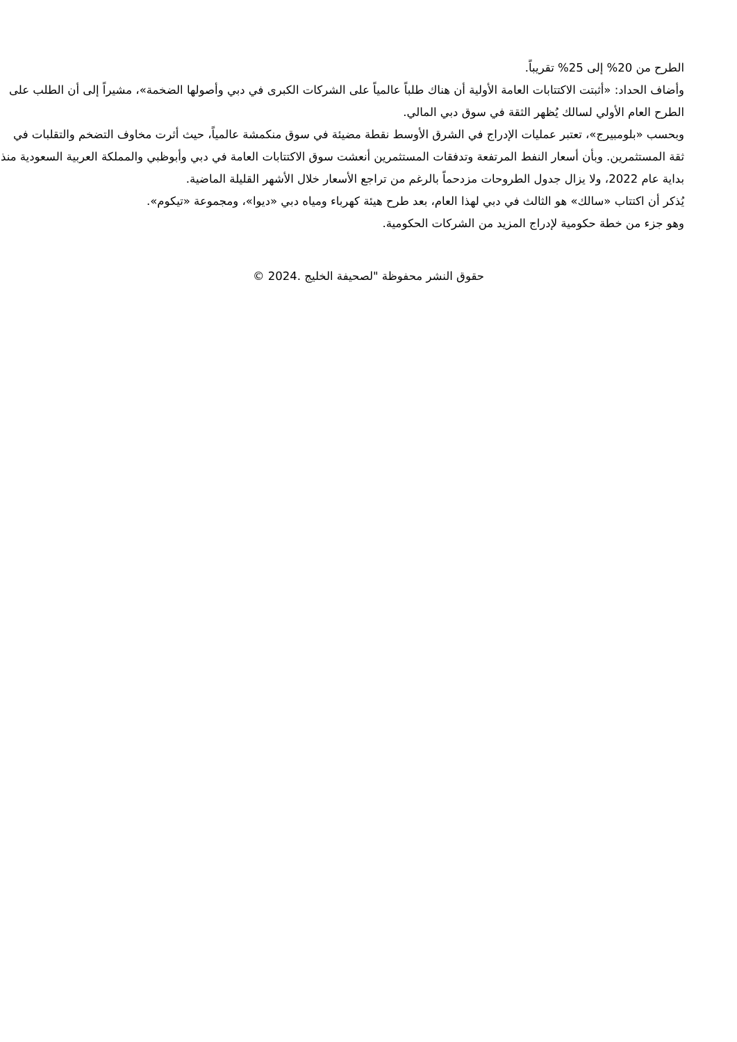الطرح من 20% إلى 25% تقريباً.
وأضاف الحداد: «أثبتت الاكتتابات العامة الأولية أن هناك طلباً عالمياً على الشركات الكبرى في دبي وأصولها الضخمة»، مشيراً إلى أن الطلب على الطرح العام الأولي لسالك يُظهر الثقة في سوق دبي المالي.
وبحسب «بلومبيرج»، تعتبر عمليات الإدراج في الشرق الأوسط نقطة مضيئة في سوق منكمشة عالمياً، حيث أثرت مخاوف التضخم والتقلبات في ثقة المستثمرين. وبأن أسعار النفط المرتفعة وتدفقات المستثمرين أنعشت سوق الاكتتابات العامة في دبي وأبوظبي والمملكة العربية السعودية منذ بداية عام 2022، ولا يزال جدول الطروحات مزدحماً بالرغم من تراجع الأسعار خلال الأشهر القليلة الماضية.
يُذكر أن اكتتاب «سالك» هو الثالث في دبي لهذا العام، بعد طرح هيئة كهرباء ومياه دبي «ديوا»، ومجموعة «تيكوم».
وهو جزء من خطة حكومية لإدراج المزيد من الشركات الحكومية.
حقوق النشر محفوظة "لصحيفة الخليج .2024 ©